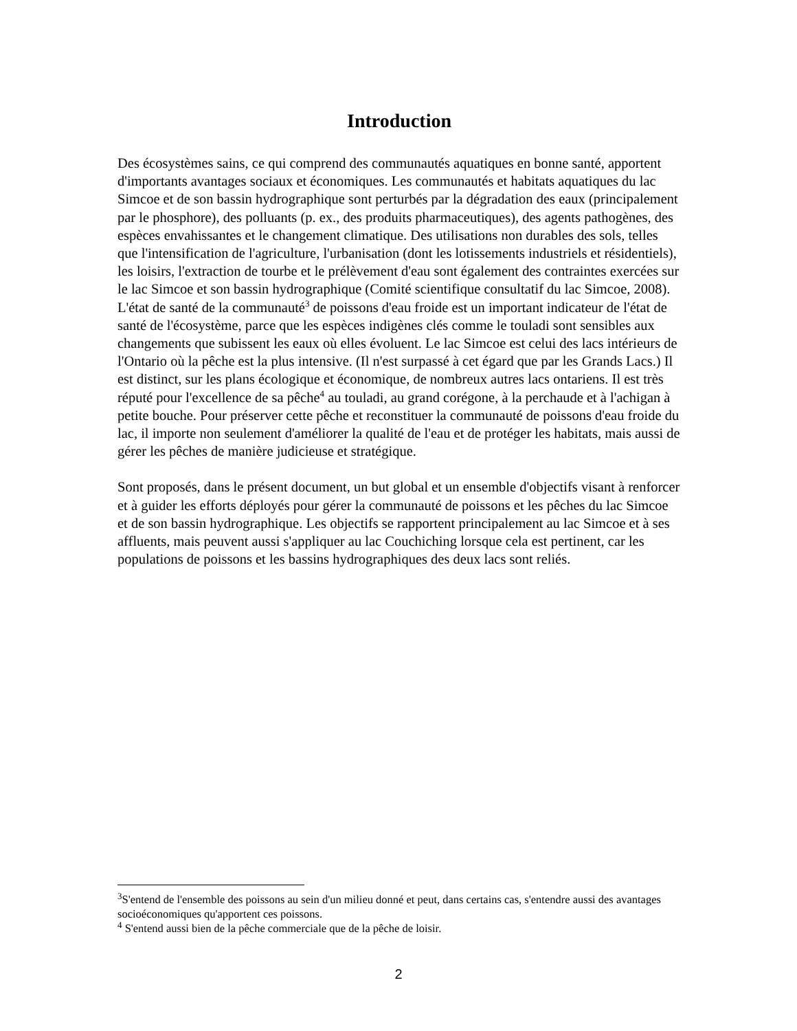Introduction
Des écosystèmes sains, ce qui comprend des communautés aquatiques en bonne santé, apportent d'importants avantages sociaux et économiques. Les communautés et habitats aquatiques du lac Simcoe et de son bassin hydrographique sont perturbés par la dégradation des eaux (principalement par le phosphore), des polluants (p. ex., des produits pharmaceutiques), des agents pathogènes, des espèces envahissantes et le changement climatique. Des utilisations non durables des sols, telles que l'intensification de l'agriculture, l'urbanisation (dont les lotissements industriels et résidentiels), les loisirs, l'extraction de tourbe et le prélèvement d'eau sont également des contraintes exercées sur le lac Simcoe et son bassin hydrographique (Comité scientifique consultatif du lac Simcoe, 2008). L'état de santé de la communauté<sup>3</sup> de poissons d'eau froide est un important indicateur de l'état de santé de l'écosystème, parce que les espèces indigènes clés comme le touladi sont sensibles aux changements que subissent les eaux où elles évoluent. Le lac Simcoe est celui des lacs intérieurs de l'Ontario où la pêche est la plus intensive. (Il n'est surpassé à cet égard que par les Grands Lacs.) Il est distinct, sur les plans écologique et économique, de nombreux autres lacs ontariens. Il est très réputé pour l'excellence de sa pêche<sup>4</sup> au touladi, au grand corégone, à la perchaude et à l'achigan à petite bouche. Pour préserver cette pêche et reconstituer la communauté de poissons d'eau froide du lac, il importe non seulement d'améliorer la qualité de l'eau et de protéger les habitats, mais aussi de gérer les pêches de manière judicieuse et stratégique.
Sont proposés, dans le présent document, un but global et un ensemble d'objectifs visant à renforcer et à guider les efforts déployés pour gérer la communauté de poissons et les pêches du lac Simcoe et de son bassin hydrographique. Les objectifs se rapportent principalement au lac Simcoe et à ses affluents, mais peuvent aussi s'appliquer au lac Couchiching lorsque cela est pertinent, car les populations de poissons et les bassins hydrographiques des deux lacs sont reliés.
<sup>3</sup> S'entend de l'ensemble des poissons au sein d'un milieu donné et peut, dans certains cas, s'entendre aussi des avantages socioéconomiques qu'apportent ces poissons.
<sup>4</sup> S'entend aussi bien de la pêche commerciale que de la pêche de loisir.
2